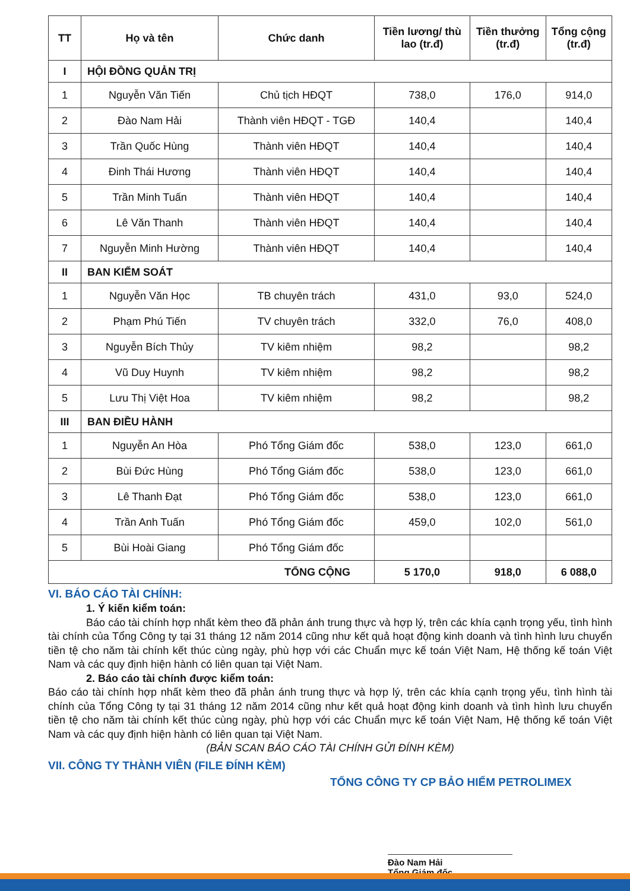| TT | Họ và tên | Chức danh | Tiền lương/ thù lao (tr.đ) | Tiền thưởng (tr.đ) | Tổng cộng (tr.đ) |
| --- | --- | --- | --- | --- | --- |
| I | HỘI ĐỒNG QUẢN TRỊ | | | | |
| 1 | Nguyễn Văn Tiến | Chủ tịch HĐQT | 738,0 | 176,0 | 914,0 |
| 2 | Đào Nam Hải | Thành viên HĐQT - TGĐ | 140,4 | | 140,4 |
| 3 | Trần Quốc Hùng | Thành viên HĐQT | 140,4 | | 140,4 |
| 4 | Đinh Thái Hương | Thành viên HĐQT | 140,4 | | 140,4 |
| 5 | Trần Minh Tuấn | Thành viên HĐQT | 140,4 | | 140,4 |
| 6 | Lê Văn Thanh | Thành viên HĐQT | 140,4 | | 140,4 |
| 7 | Nguyễn Minh Hường | Thành viên HĐQT | 140,4 | | 140,4 |
| II | BAN KIỂM SOÁT | | | | |
| 1 | Nguyễn Văn Học | TB chuyên trách | 431,0 | 93,0 | 524,0 |
| 2 | Phạm Phú Tiến | TV chuyên trách | 332,0 | 76,0 | 408,0 |
| 3 | Nguyễn Bích Thủy | TV kiêm nhiệm | 98,2 | | 98,2 |
| 4 | Vũ Duy Huynh | TV kiêm nhiệm | 98,2 | | 98,2 |
| 5 | Lưu Thị Việt Hoa | TV kiêm nhiệm | 98,2 | | 98,2 |
| III | BAN ĐIỀU HÀNH | | | | |
| 1 | Nguyễn An Hòa | Phó Tổng Giám đốc | 538,0 | 123,0 | 661,0 |
| 2 | Bùi Đức Hùng | Phó Tổng Giám đốc | 538,0 | 123,0 | 661,0 |
| 3 | Lê Thanh Đạt | Phó Tổng Giám đốc | 538,0 | 123,0 | 661,0 |
| 4 | Trần Anh Tuấn | Phó Tổng Giám đốc | 459,0 | 102,0 | 561,0 |
| 5 | Bùi Hoài Giang | Phó Tổng Giám đốc | | | |
| TỔNG CỘNG | | | 5 170,0 | 918,0 | 6 088,0 |
VI. BÁO CÁO TÀI CHÍNH:
1. Ý kiến kiểm toán:
Báo cáo tài chính hợp nhất kèm theo đã phản ánh trung thực và hợp lý, trên các khía cạnh trọng yếu, tình hình tài chính của Tổng Công ty tại 31 tháng 12 năm 2014 cũng như kết quả hoạt động kinh doanh và tình hình lưu chuyển tiền tệ cho năm tài chính kết thúc cùng ngày, phù hợp với các Chuẩn mực kế toán Việt Nam, Hệ thống kế toán Việt Nam và các quy định hiện hành có liên quan tại Việt Nam.
2. Báo cáo tài chính được kiểm toán:
Báo cáo tài chính hợp nhất kèm theo đã phản ánh trung thực và hợp lý, trên các khía cạnh trọng yếu, tình hình tài chính của Tổng Công ty tại 31 tháng 12 năm 2014 cũng như kết quả hoạt động kinh doanh và tình hình lưu chuyển tiền tệ cho năm tài chính kết thúc cùng ngày, phù hợp với các Chuẩn mực kế toán Việt Nam, Hệ thống kế toán Việt Nam và các quy định hiện hành có liên quan tại Việt Nam.
(BẢN SCAN BÁO CÁO TÀI CHÍNH GỬI ĐÍNH KÈM)
VII. CÔNG TY THÀNH VIÊN (FILE ĐÍNH KÈM)
TỔNG CÔNG TY CP BẢO HIỂM PETROLIMEX
Đào Nam Hải
Tổng Giám đốc